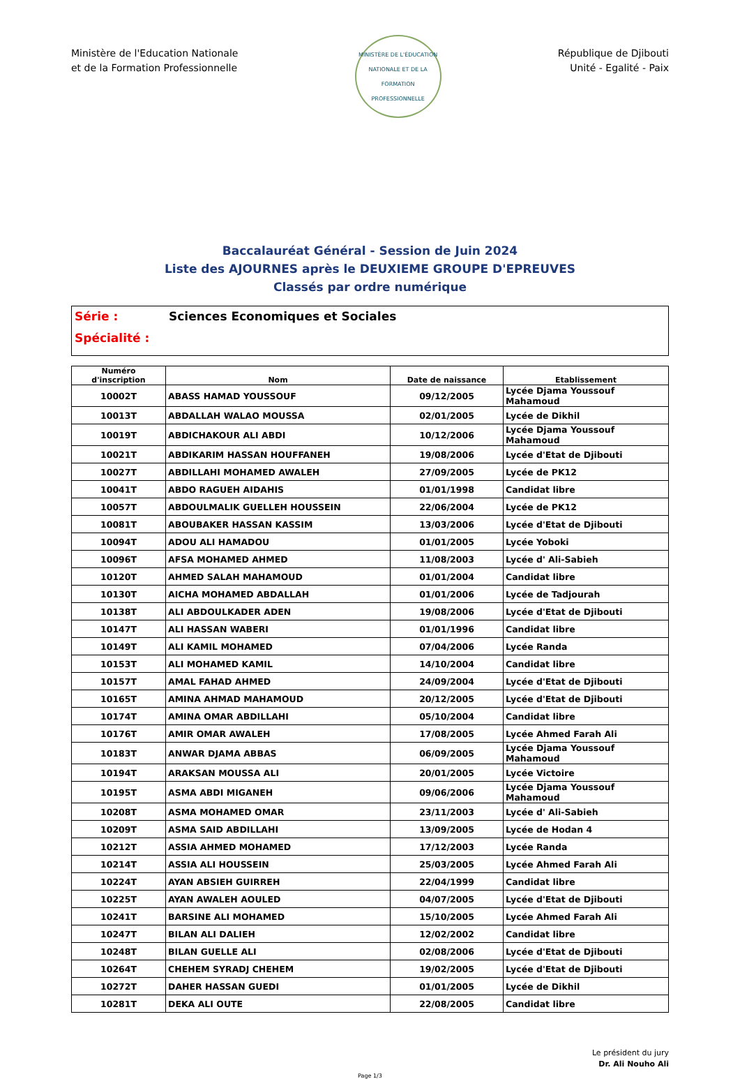Ministère de l'Education Nationale
et de la Formation Professionnelle
MINISTÈRE DE L'ÉDUCATION NATIONALE ET DE LA FORMATION PROFESSIONNELLE
République de Djibouti
Unité - Egalité - Paix
Baccalauréat Général - Session de Juin 2024
Liste des AJOURNES après le DEUXIEME GROUPE D'EPREUVES
Classés par ordre numérique
Série : Sciences Economiques et Sociales
Spécialité :
| Numéro d'inscription | Nom | Date de naissance | Etablissement |
| --- | --- | --- | --- |
| 10002T | ABASS HAMAD YOUSSOUF | 09/12/2005 | Lycée Djama Youssouf Mahamoud |
| 10013T | ABDALLAH WALAO MOUSSA | 02/01/2005 | Lycée de Dikhil |
| 10019T | ABDICHAKOUR ALI ABDI | 10/12/2006 | Lycée Djama Youssouf Mahamoud |
| 10021T | ABDIKARIM HASSAN HOUFFANEH | 19/08/2006 | Lycée d'Etat de Djibouti |
| 10027T | ABDILLAHI MOHAMED AWALEH | 27/09/2005 | Lycée de PK12 |
| 10041T | ABDO RAGUEH AIDAHIS | 01/01/1998 | Candidat libre |
| 10057T | ABDOULMALIK GUELLEH HOUSSEIN | 22/06/2004 | Lycée de PK12 |
| 10081T | ABOUBAKER HASSAN KASSIM | 13/03/2006 | Lycée d'Etat de Djibouti |
| 10094T | ADOU ALI HAMADOU | 01/01/2005 | Lycée Yoboki |
| 10096T | AFSA MOHAMED AHMED | 11/08/2003 | Lycée d' Ali-Sabieh |
| 10120T | AHMED SALAH MAHAMOUD | 01/01/2004 | Candidat libre |
| 10130T | AICHA MOHAMED ABDALLAH | 01/01/2006 | Lycée de Tadjourah |
| 10138T | ALI ABDOULKADER ADEN | 19/08/2006 | Lycée d'Etat de Djibouti |
| 10147T | ALI HASSAN WABERI | 01/01/1996 | Candidat libre |
| 10149T | ALI KAMIL MOHAMED | 07/04/2006 | Lycée Randa |
| 10153T | ALI MOHAMED KAMIL | 14/10/2004 | Candidat libre |
| 10157T | AMAL FAHAD AHMED | 24/09/2004 | Lycée d'Etat de Djibouti |
| 10165T | AMINA AHMAD MAHAMOUD | 20/12/2005 | Lycée d'Etat de Djibouti |
| 10174T | AMINA OMAR ABDILLAHI | 05/10/2004 | Candidat libre |
| 10176T | AMIR OMAR AWALEH | 17/08/2005 | Lycée Ahmed Farah Ali |
| 10183T | ANWAR DJAMA ABBAS | 06/09/2005 | Lycée Djama Youssouf Mahamoud |
| 10194T | ARAKSAN MOUSSA ALI | 20/01/2005 | Lycée Victoire |
| 10195T | ASMA ABDI MIGANEH | 09/06/2006 | Lycée Djama Youssouf Mahamoud |
| 10208T | ASMA MOHAMED OMAR | 23/11/2003 | Lycée d' Ali-Sabieh |
| 10209T | ASMA SAID ABDILLAHI | 13/09/2005 | Lycée de Hodan 4 |
| 10212T | ASSIA AHMED MOHAMED | 17/12/2003 | Lycée Randa |
| 10214T | ASSIA ALI HOUSSEIN | 25/03/2005 | Lycée Ahmed Farah Ali |
| 10224T | AYAN ABSIEH GUIRREH | 22/04/1999 | Candidat libre |
| 10225T | AYAN AWALEH AOULED | 04/07/2005 | Lycée d'Etat de Djibouti |
| 10241T | BARSINE ALI MOHAMED | 15/10/2005 | Lycée Ahmed Farah Ali |
| 10247T | BILAN ALI DALIEH | 12/02/2002 | Candidat libre |
| 10248T | BILAN GUELLE ALI | 02/08/2006 | Lycée d'Etat de Djibouti |
| 10264T | CHEHEM SYRADJ CHEHEM | 19/02/2005 | Lycée d'Etat de Djibouti |
| 10272T | DAHER HASSAN GUEDI | 01/01/2005 | Lycée de Dikhil |
| 10281T | DEKA ALI OUTE | 22/08/2005 | Candidat libre |
Le président du jury
Dr. Ali Nouho Ali
Page 1/3